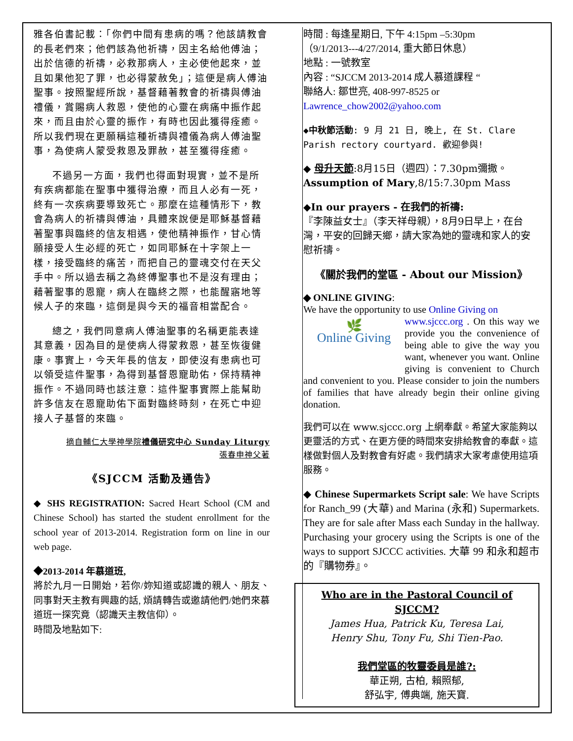雅各伯書記載：「你們中間有患病的嗎？他該請教會的長老們來；他們該為他祈禱，因主名給他傅油；出於信德的祈禱，必救那病人，主必使他起來，並且如果他犯了罪，也必得蒙赦免」；這便是病人傅油聖事。按照聖經所說，基督藉著教會的祈禱與傅油禮儀，賞賜病人救恩，使他的心靈在病痛中振作起來，而且由於心靈的振作，有時也因此獲得痊癒。所以我們現在更願稱這種祈禱與禮儀為病人傅油聖事，為使病人蒙受救恩及罪赦，甚至獲得痊癒。
不過另一方面，我們也得面對現實，並不是所有疾病都能在聖事中獲得治療，而且人必有一死，終有一次疾病要導致死亡。那麼在這種情形下，教會為病人的祈禱與傅油，具體來說便是耶穌基督藉著聖事與臨終的信友相遇，使他精神振作，甘心情願接受人生必經的死亡，如同耶穌在十字架上一樣，接受臨終的痛苦，而把自己的靈魂交付在天父手中。所以過去稱之為終傅聖事也不是沒有理由；藉著聖事的恩寵，病人在臨終之際，也能醒寤地等候人子的來臨，這倒是與今天的福音相當配合。
總之，我們同意病人傅油聖事的名稱更能表達其意義，因為目的是使病人得蒙救恩，甚至恢復健康。事實上，今天年長的信友，即使沒有患病也可以領受這件聖事，為得到基督恩寵助佑，保持精神振作。不過同時也該注意：這件聖事實際上能幫助許多信友在恩寵助佑下面對臨終時刻，在死亡中迎接人子基督的來臨。
摘自輔仁大學神學院禮儀研究中心 Sunday Liturgy
張春申神父著
《SJCCM 活動及通告》
◆ SHS REGISTRATION: Sacred Heart School (CM and Chinese School) has started the student enrollment for the school year of 2013-2014. Registration form on line in our web page.
◆2013-2014 年慕道班,
將於九月一日開始，若你/妳知道或認識的親人、朋友、同事對天主教有興趣的話, 煩請轉告或邀請他們/她們來慕道班一探究竟（認識天主教信仰）。
時間及地點如下:
時間 : 每逢星期日, 下午 4:15pm –5:30pm
（9/1/2013---4/27/2014, 重大節日休息）
地點 : 一號教室
內容 : “SJCCM 2013-2014 成人慕道課程 “
聯絡人: 鄒世亮, 408-997-8525 or
Lawrence_chow2002@yahoo.com
◆中秋節活動: 9 月 21 日, 晚上, 在 St. Clare Parish rectory courtyard. 歡迎參與!
◆ 母升天節:8月15日（週四）：7.30pm彌撒。
Assumption of Mary,8/15:7.30pm Mass
◆In our prayers - 在我們的祈禱:
『李陳益女士』（李天祥母親），8月9日早上，在台灣，平安的回歸天鄉，請大家為她的靈魂和家人的安慰祈禱。
《關於我們的堂區 - About our Mission》
◆ ONLINE GIVING:
We have the opportunity to use Online Giving on
🌿
Online Giving www.sjccc.org . On this way we provide you the convenience of being able to give the way you want, whenever you want. Online giving is convenient to Church and convenient to you. Please consider to join the numbers of families that have already begin their online giving donation.
我們可以在 www.sjccc.org 上網奉獻。希望大家能夠以更靈活的方式、在更方便的時間來安排給教會的奉獻。這樣做對個人及對教會有好處。我們請求大家考慮使用這項服務。
◆ Chinese Supermarkets Script sale: We have Scripts for Ranch_99 (大華) and Marina (永和) Supermarkets. They are for sale after Mass each Sunday in the hallway. Purchasing your grocery using the Scripts is one of the ways to support SJCCC activities. 大華 99 和永和超市的『購物券』。
Who are in the Pastoral Council of SJCCM?
James Hua, Patrick Ku, Teresa Lai,
Henry Shu, Tony Fu, Shi Tien-Pao.
我們堂區的牧靈委員是誰?:
華正朔, 古柏, 賴照郁,
舒弘宇, 傅典端, 施天寶.